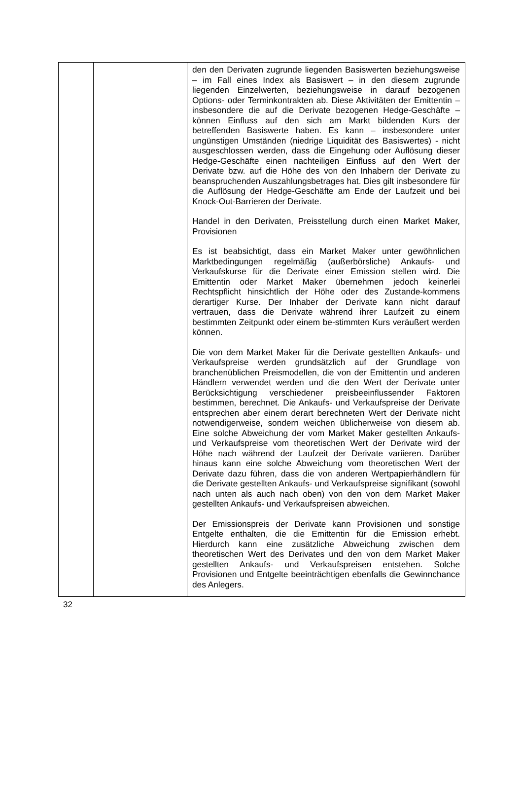| | | den den Derivaten zugrunde liegenden Basiswerten beziehungsweise – im Fall eines Index als Basiswert – in den diesem zugrunde liegenden Einzelwerten, beziehungsweise in darauf bezogenen Options- oder Terminkontrakten ab. Diese Aktivitäten der Emittentin – insbesondere die auf die Derivate bezogenen Hedge-Geschäfte – können Einfluss auf den sich am Markt bildenden Kurs der betreffenden Basiswerte haben. Es kann – insbesondere unter ungünstigen Umständen (niedrige Liquidität des Basiswertes) - nicht ausgeschlossen werden, dass die Eingehung oder Auflösung dieser Hedge-Geschäfte einen nachteiligen Einfluss auf den Wert der Derivate bzw. auf die Höhe des von den Inhabern der Derivate zu beanspruchenden Auszahlungsbetrages hat. Dies gilt insbesondere für die Auflösung der Hedge-Geschäfte am Ende der Laufzeit und bei Knock-Out-Barrieren der Derivate. Handel in den Derivaten, Preisstellung durch einen Market Maker, Provisionen Es ist beabsichtigt, dass ein Market Maker unter gewöhnlichen Marktbedingungen regelmäßig (außerbörsliche) Ankaufs- und Verkaufskurse für die Derivate einer Emission stellen wird. Die Emittentin oder Market Maker übernehmen jedoch keinerlei Rechtspflicht hinsichtlich der Höhe oder des Zustande-kommens derartiger Kurse. Der Inhaber der Derivate kann nicht darauf vertrauen, dass die Derivate während ihrer Laufzeit zu einem bestimmten Zeitpunkt oder einem be-stimmten Kurs veräußert werden können. Die von dem Market Maker für die Derivate gestellten Ankaufs- und Verkaufspreise werden grundsätzlich auf der Grundlage von branchenüblichen Preismodellen, die von der Emittentin und anderen Händlern verwendet werden und die den Wert der Derivate unter Berücksichtigung verschiedener preisbeeinflussender Faktoren bestimmen, berechnet. Die Ankaufs- und Verkaufspreise der Derivate entsprechen aber einem derart berechneten Wert der Derivate nicht notwendigerweise, sondern weichen üblicherweise von diesem ab. Eine solche Abweichung der vom Market Maker gestellten Ankaufs- und Verkaufspreise vom theoretischen Wert der Derivate wird der Höhe nach während der Laufzeit der Derivate variieren. Darüber hinaus kann eine solche Abweichung vom theoretischen Wert der Derivate dazu führen, dass die von anderen Wertpapierhändlern für die Derivate gestellten Ankaufs- und Verkaufspreise signifikant (sowohl nach unten als auch nach oben) von den von dem Market Maker gestellten Ankaufs- und Verkaufspreisen abweichen. Der Emissionspreis der Derivate kann Provisionen und sonstige Entgelte enthalten, die die Emittentin für die Emission erhebt. Hierdurch kann eine zusätzliche Abweichung zwischen dem theoretischen Wert des Derivates und den von dem Market Maker gestellten Ankaufs- und Verkaufspreisen entstehen. Solche Provisionen und Entgelte beeinträchtigen ebenfalls die Gewinnchance des Anlegers. |
32